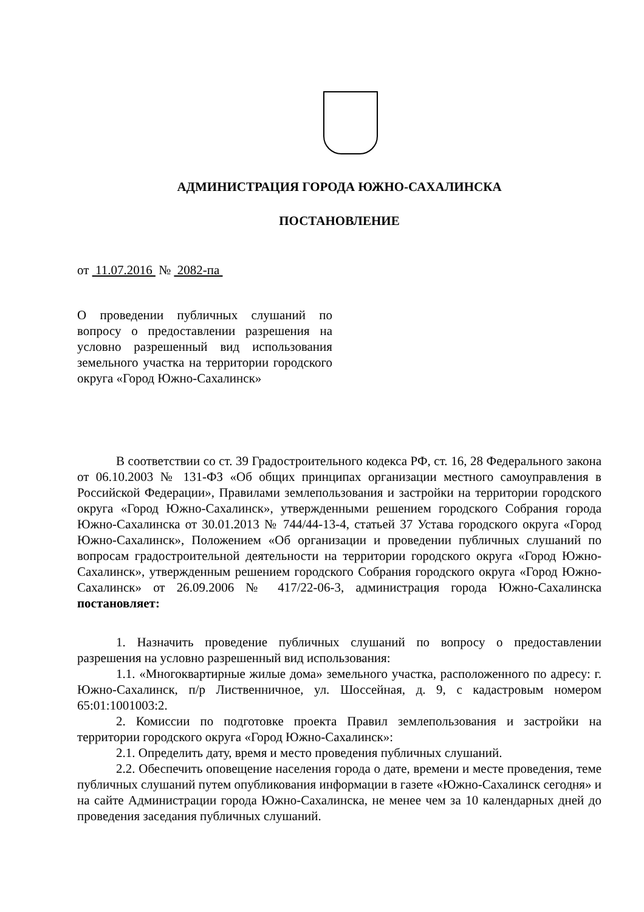АДМИНИСТРАЦИЯ ГОРОДА ЮЖНО-САХАЛИНСКА
ПОСТАНОВЛЕНИЕ
от 11.07.2016 № 2082-па
О проведении публичных слушаний по вопросу о предоставлении разрешения на условно разрешенный вид использования земельного участка на территории городского округа «Город Южно-Сахалинск»
В соответствии со ст. 39 Градостроительного кодекса РФ, ст. 16, 28 Федерального закона от 06.10.2003 № 131-ФЗ «Об общих принципах организации местного самоуправления в Российской Федерации», Правилами землепользования и застройки на территории городского округа «Город Южно-Сахалинск», утвержденными решением городского Собрания города Южно-Сахалинска от 30.01.2013 № 744/44-13-4, статьей 37 Устава городского округа «Город Южно-Сахалинск», Положением «Об организации и проведении публичных слушаний по вопросам градостроительной деятельности на территории городского округа «Город Южно-Сахалинск», утвержденным решением городского Собрания городского округа «Город Южно-Сахалинск» от 26.09.2006 № 417/22-06-3, администрация города Южно-Сахалинска постановляет:
1. Назначить проведение публичных слушаний по вопросу о предоставлении разрешения на условно разрешенный вид использования:
1.1. «Многоквартирные жилые дома» земельного участка, расположенного по адресу: г. Южно-Сахалинск, п/р Лиственничное, ул. Шоссейная, д. 9, с кадастровым номером 65:01:1001003:2.
2. Комиссии по подготовке проекта Правил землепользования и застройки на территории городского округа «Город Южно-Сахалинск»:
2.1. Определить дату, время и место проведения публичных слушаний.
2.2. Обеспечить оповещение населения города о дате, времени и месте проведения, теме публичных слушаний путем опубликования информации в газете «Южно-Сахалинск сегодня» и на сайте Администрации города Южно-Сахалинска, не менее чем за 10 календарных дней до проведения заседания публичных слушаний.